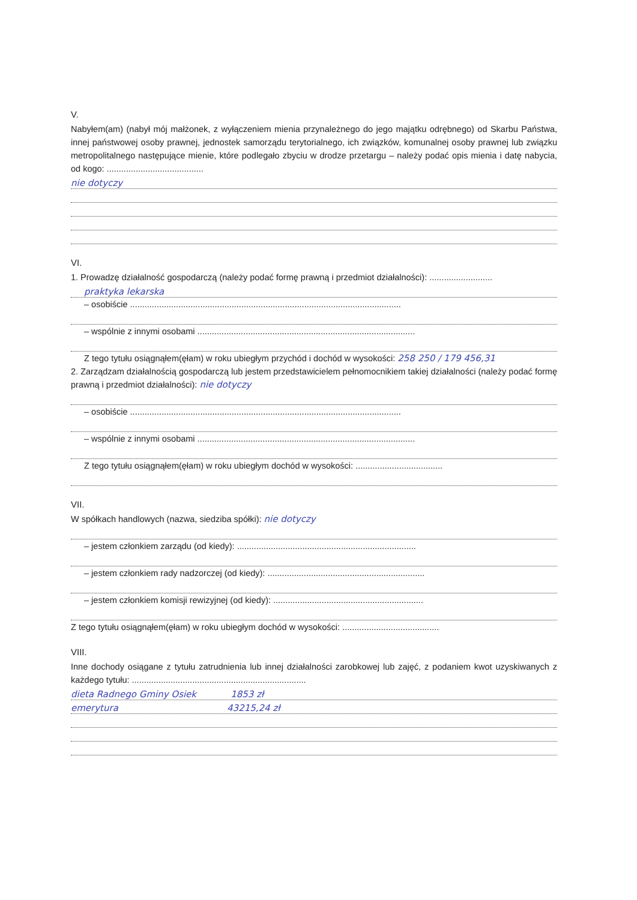V.
Nabyłem(am) (nabył mój małżonek, z wyłączeniem mienia przynależnego do jego majątku odrębnego) od Skarbu Państwa, innej państwowej osoby prawnej, jednostek samorządu terytorialnego, ich związków, komunalnej osoby prawnej lub związku metropolitalnego następujące mienie, które podlegało zbyciu w drodze przetargu – należy podać opis mienia i datę nabycia, od kogo: ........................................
nie dotyczy
VI.
1. Prowadzę działalność gospodarczą (należy podać formę prawną i przedmiot działalności): ..........................
praktyka lekarska
– osobiście ................................................................................................................
– wspólnie z innymi osobami ..........................................................................................
Z tego tytułu osiągnąłem(ęłam) w roku ubiegłym przychód i dochód w wysokości: 258 250 / 179 456,31
2. Zarządzam działalnością gospodarczą lub jestem przedstawicielem pełnomocnikiem takiej działalności (należy podać formę prawną i przedmiot działalności): nie dotyczy
– osobiście ................................................................................................................
– wspólnie z innymi osobami ..........................................................................................
Z tego tytułu osiągnąłem(ęłam) w roku ubiegłym dochód w wysokości: ....................................
VII.
W spółkach handlowych (nazwa, siedziba spółki): nie dotyczy
– jestem członkiem zarządu (od kiedy): ..........................................................................
– jestem członkiem rady nadzorczej (od kiedy): .................................................................
– jestem członkiem komisji rewizyjnej (od kiedy): ..............................................................
Z tego tytułu osiągnąłem(ęłam) w roku ubiegłym dochód w wysokości: ........................................
VIII.
Inne dochody osiągane z tytułu zatrudnienia lub innej działalności zarobkowej lub zajęć, z podaniem kwot uzyskiwanych z każdego tytułu: ........................................................................
dieta Radnego Gminy Osiek 1853 zł
emerytura 43215,24 zł